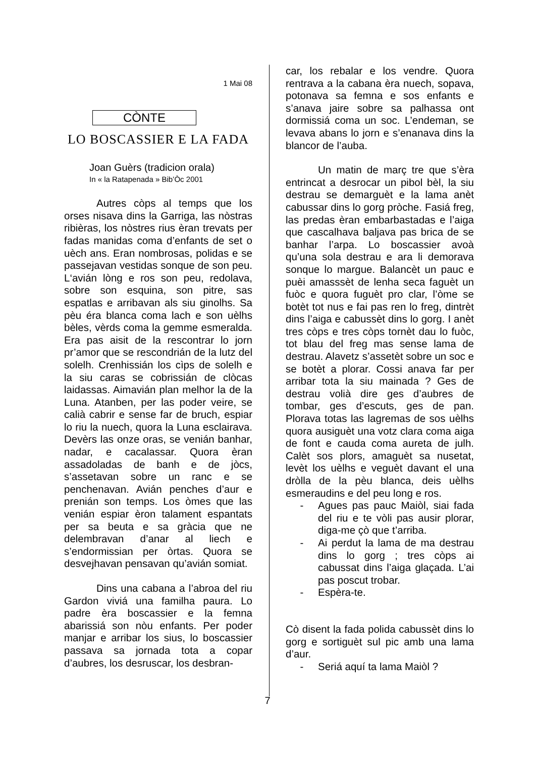1 Mai 08
CÒNTE
LO BOSCASSIER E LA FADA
Joan Guèrs (tradicion orala)
In « la Ratapenada » Bib’Òc 2001
Autres còps al temps que los orses nisava dins la Garriga, las nòstras ribièras, los nòstres rius èran trevats per fadas manidas coma d’enfants de set o uèch ans. Eran nombrosas, polidas e se passejavan vestidas sonque de son peu. L‘avián lòng e ros son peu, redolava, sobre son esquina, son pitre, sas espatlas e arribavan als siu ginolhs. Sa pèu éra blanca coma lach e son uèlhs bèles, vèrds coma la gemme esmeralda. Era pas aisit de la rescontrar lo jorn pr’amor que se rescondrián de la lutz del solelh. Crenhissián los cìps de solelh e la siu caras se cobrissián de clòcas laidassas. Aimavián plan melhor la de la Luna. Atanben, per las poder veire, se calià cabrir e sense far de bruch, espiar lo riu la nuech, quora la Luna esclairava. Devèrs las onze oras, se venián banhar, nadar, e cacalassar. Quora èran assadoladas de banh e de jòcs, s’assetavan sobre un ranc e se penchenavan. Avián penches d’aur e prenián son temps. Los òmes que las venián espiar èron talament espantats per sa beuta e sa gràcia que ne delembravan d’anar al liech e s’endormissian per òrtas. Quora se desvejhavan pensavan qu’avián somiat.
Dins una cabana a l’abroa del riu Gardon viviá una familha paura. Lo padre èra boscassier e la femna abarissiá son nòu enfants. Per poder manjar e arribar los sius, lo boscassier passava sa jornada tota a copar d’aubres, los desruscar, los desbran-
car, los rebalar e los vendre. Quora rentrava a la cabana èra nuech, sopava, potonava sa femna e sos enfants e s’anava jaire sobre sa palhassa ont dormissiá coma un soc. L’endeman, se levava abans lo jorn e s’enanava dins la blancor de l’auba.
Un matin de març tre que s’èra entrincat a desrocar un pibol bèl, la siu destrau se demarguèt e la lama anèt cabussar dins lo gorg pròche. Fasiá freg, las predas èran embarbastadas e l’aiga que cascalhava baljava pas brica de se banhar l’arpa. Lo boscassier avoà qu’una sola destrau e ara li demorava sonque lo margue. Balancèt un pauc e puèi amasssèt de lenha seca faguèt un fuòc e quora fuguèt pro clar, l’òme se botèt tot nus e fai pas ren lo freg, dintrèt dins l’aiga e cabussèt dins lo gorg. I anèt tres còps e tres còps tornèt dau lo fuòc, tot blau del freg mas sense lama de destrau. Alavetz s’assetèt sobre un soc e se botèt a plorar. Cossi anava far per arribar tota la siu mainada ? Ges de destrau volià dire ges d’aubres de tombar, ges d’escuts, ges de pan. Plorava totas las lagremas de sos uèlhs quora ausiguèt una votz clara coma aiga de font e cauda coma aureta de julh. Calèt sos plors, amaguèt sa nusetat, levèt los uèlhs e veguèt davant el una dròlla de la pèu blanca, deis uèlhs esmeraudins e del peu long e ros.
- Agues pas pauc Maiòl, siai fada del riu e te vòli pas ausir plorar, diga-me çò que t’arriba.
- Ai perdut la lama de ma destrau dins lo gorg ; tres còps ai cabussat dins l’aiga glaçada. L’ai pas poscut trobar.
- Espèra-te.
Cò disent la fada polida cabussèt dins lo gorg e sortiguèt sul pic amb una lama d’aur.
- Seriá aquí ta lama Maiòl ?
7